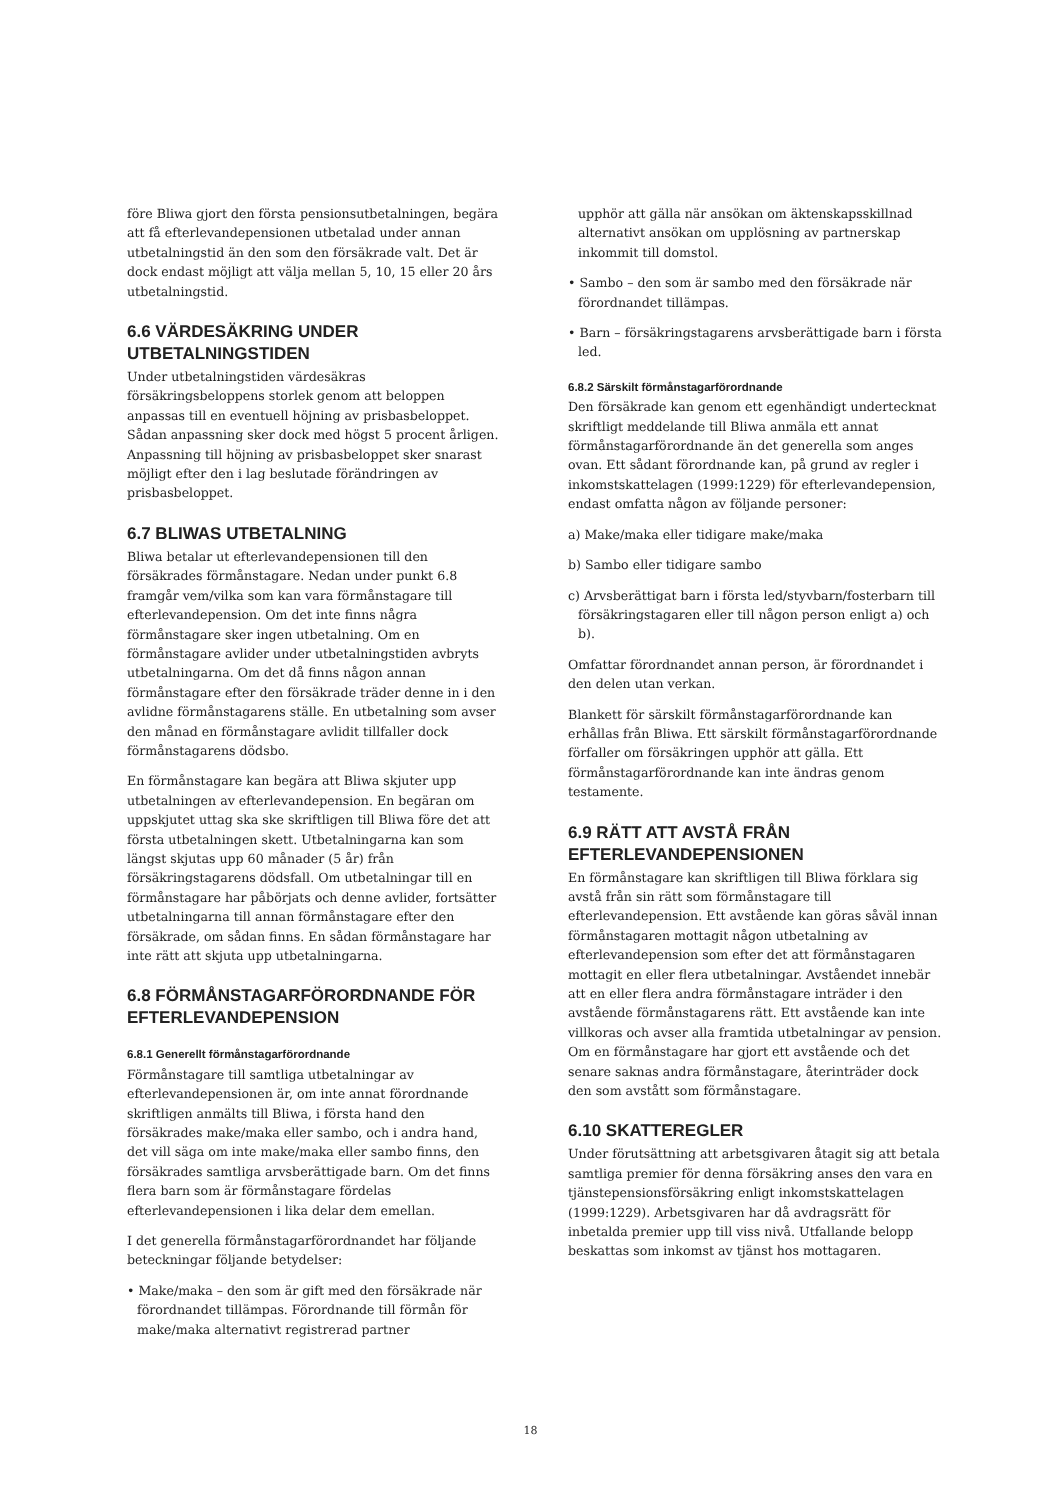före Bliwa gjort den första pensionsutbetalningen, begära att få efterlevandepensionen utbetalad under annan utbetalningstid än den som den försäkrade valt. Det är dock endast möjligt att välja mellan 5, 10, 15 eller 20 års utbetalningstid.
6.6 VÄRDESÄKRING UNDER UTBETALNINGSTIDEN
Under utbetalningstiden värdesäkras försäkringsbeloppens storlek genom att beloppen anpassas till en eventuell höjning av prisbasbeloppet. Sådan anpassning sker dock med högst 5 procent årligen. Anpassning till höjning av prisbasbeloppet sker snarast möjligt efter den i lag beslutade förändringen av prisbasbeloppet.
6.7 BLIWAS UTBETALNING
Bliwa betalar ut efterlevandepensionen till den försäkrades förmånstagare. Nedan under punkt 6.8 framgår vem/vilka som kan vara förmånstagare till efterlevandepension. Om det inte finns några förmånstagare sker ingen utbetalning. Om en förmånstagare avlider under utbetalningstiden avbryts utbetalningarna. Om det då finns någon annan förmånstagare efter den försäkrade träder denne in i den avlidne förmånstagarens ställe. En utbetalning som avser den månad en förmånstagare avlidit tillfaller dock förmånstagarens dödsbo.
En förmånstagare kan begära att Bliwa skjuter upp utbetalningen av efterlevandepension. En begäran om uppskjutet uttag ska ske skriftligen till Bliwa före det att första utbetalningen skett. Utbetalningarna kan som längst skjutas upp 60 månader (5 år) från försäkringstagarens dödsfall. Om utbetalningar till en förmånstagare har påbörjats och denne avlider, fortsätter utbetalningarna till annan förmånstagare efter den försäkrade, om sådan finns. En sådan förmånstagare har inte rätt att skjuta upp utbetalningarna.
6.8 FÖRMÅNSTAGARFÖRORDNANDE FÖR EFTERLEVANDEPENSION
6.8.1 Generellt förmånstagarförordnande
Förmånstagare till samtliga utbetalningar av efterlevandepensionen är, om inte annat förordnande skriftligen anmälts till Bliwa, i första hand den försäkrades make/maka eller sambo, och i andra hand, det vill säga om inte make/maka eller sambo finns, den försäkrades samtliga arvsberättigade barn. Om det finns flera barn som är förmånstagare fördelas efterlevandepensionen i lika delar dem emellan.
I det generella förmånstagarförordnandet har följande beteckningar följande betydelser:
• Make/maka – den som är gift med den försäkrade när förordnandet tillämpas. Förordnande till förmån för make/maka alternativt registrerad partner
upphör att gälla när ansökan om äktenskapsskillnad alternativt ansökan om upplösning av partnerskap inkommit till domstol.
• Sambo – den som är sambo med den försäkrade när förordnandet tillämpas.
• Barn – försäkringstagarens arvsberättigade barn i första led.
6.8.2 Särskilt förmånstagarförordnande
Den försäkrade kan genom ett egenhändigt undertecknat skriftligt meddelande till Bliwa anmäla ett annat förmånstagarförordnande än det generella som anges ovan. Ett sådant förordnande kan, på grund av regler i inkomstskattelagen (1999:1229) för efterlevandepension, endast omfatta någon av följande personer:
a) Make/maka eller tidigare make/maka
b) Sambo eller tidigare sambo
c) Arvsberättigat barn i första led/styvbarn/fosterbarn till försäkringstagaren eller till någon person enligt a) och b).
Omfattar förordnandet annan person, är förordnandet i den delen utan verkan.
Blankett för särskilt förmånstagarförordnande kan erhållas från Bliwa. Ett särskilt förmånstagarförordnande förfaller om försäkringen upphör att gälla. Ett förmånstagarförordnande kan inte ändras genom testamente.
6.9 RÄTT ATT AVSTÅ FRÅN EFTERLEVANDEPENSIONEN
En förmånstagare kan skriftligen till Bliwa förklara sig avstå från sin rätt som förmånstagare till efterlevandepension. Ett avstående kan göras såväl innan förmånstagaren mottagit någon utbetalning av efterlevandepension som efter det att förmånstagaren mottagit en eller flera utbetalningar. Avståendet innebär att en eller flera andra förmånstagare inträder i den avstående förmånstagarens rätt. Ett avstående kan inte villkoras och avser alla framtida utbetalningar av pension. Om en förmånstagare har gjort ett avstående och det senare saknas andra förmånstagare, återinträder dock den som avstått som förmånstagare.
6.10 SKATTEREGLER
Under förutsättning att arbetsgivaren åtagit sig att betala samtliga premier för denna försäkring anses den vara en tjänstepensionsförsäkring enligt inkomstskattelagen (1999:1229). Arbetsgivaren har då avdragsrätt för inbetalda premier upp till viss nivå. Utfallande belopp beskattas som inkomst av tjänst hos mottagaren.
18